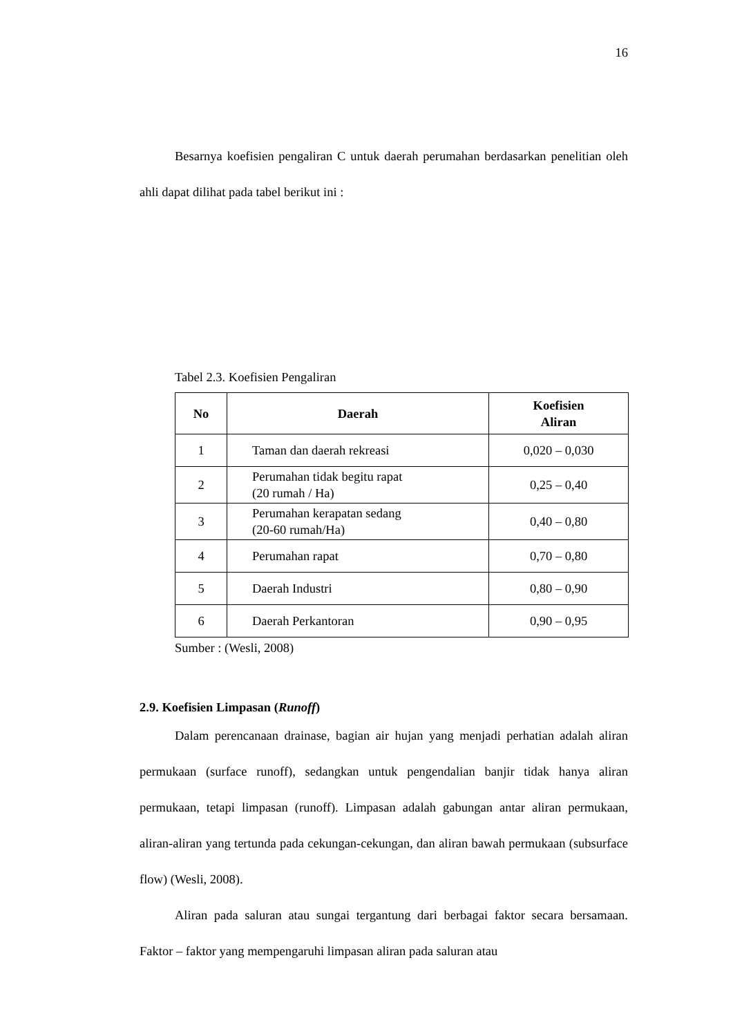16
Besarnya koefisien pengaliran C untuk daerah perumahan berdasarkan penelitian oleh ahli dapat dilihat pada tabel berikut ini :
Tabel 2.3. Koefisien Pengaliran
| No | Daerah | Koefisien Aliran |
| --- | --- | --- |
| 1 | Taman dan daerah rekreasi | 0,020 – 0,030 |
| 2 | Perumahan tidak begitu rapat (20 rumah / Ha) | 0,25 – 0,40 |
| 3 | Perumahan kerapatan sedang (20-60 rumah/Ha) | 0,40 – 0,80 |
| 4 | Perumahan rapat | 0,70 – 0,80 |
| 5 | Daerah Industri | 0,80 – 0,90 |
| 6 | Daerah Perkantoran | 0,90 – 0,95 |
Sumber : (Wesli, 2008)
2.9. Koefisien Limpasan (Runoff)
Dalam perencanaan drainase, bagian air hujan yang menjadi perhatian adalah aliran permukaan (surface runoff), sedangkan untuk pengendalian banjir tidak hanya aliran permukaan, tetapi limpasan (runoff). Limpasan adalah gabungan antar aliran permukaan, aliran-aliran yang tertunda pada cekungan-cekungan, dan aliran bawah permukaan (subsurface flow) (Wesli, 2008).
Aliran pada saluran atau sungai tergantung dari berbagai faktor secara bersamaan. Faktor – faktor yang mempengaruhi limpasan aliran pada saluran atau